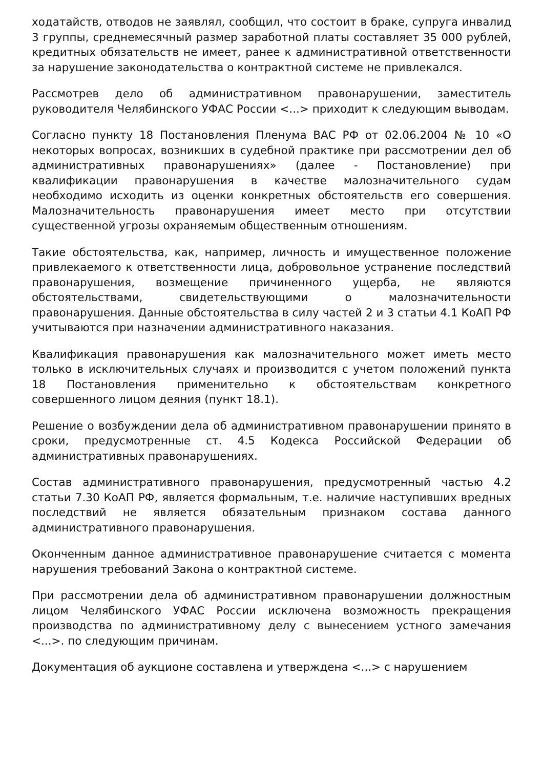ходатайств, отводов не заявлял, сообщил, что состоит в браке, супруга инвалид 3 группы, среднемесячный размер заработной платы составляет 35 000 рублей, кредитных обязательств не имеет, ранее к административной ответственности за нарушение законодательства о контрактной системе не привлекался.
Рассмотрев дело об административном правонарушении, заместитель руководителя Челябинского УФАС России <...> приходит к следующим выводам.
Согласно пункту 18 Постановления Пленума ВАС РФ от 02.06.2004 № 10 «О некоторых вопросах, возникших в судебной практике при рассмотрении дел об административных правонарушениях» (далее - Постановление) при квалификации правонарушения в качестве малозначительного судам необходимо исходить из оценки конкретных обстоятельств его совершения. Малозначительность правонарушения имеет место при отсутствии существенной угрозы охраняемым общественным отношениям.
Такие обстоятельства, как, например, личность и имущественное положение привлекаемого к ответственности лица, добровольное устранение последствий правонарушения, возмещение причиненного ущерба, не являются обстоятельствами, свидетельствующими о малозначительности правонарушения. Данные обстоятельства в силу частей 2 и 3 статьи 4.1 КоАП РФ учитываются при назначении административного наказания.
Квалификация правонарушения как малозначительного может иметь место только в исключительных случаях и производится с учетом положений пункта 18 Постановления применительно к обстоятельствам конкретного совершенного лицом деяния (пункт 18.1).
Решение о возбуждении дела об административном правонарушении принято в сроки, предусмотренные ст. 4.5 Кодекса Российской Федерации об административных правонарушениях.
Состав административного правонарушения, предусмотренный частью 4.2 статьи 7.30 КоАП РФ, является формальным, т.е. наличие наступивших вредных последствий не является обязательным признаком состава данного административного правонарушения.
Оконченным данное административное правонарушение считается с момента нарушения требований Закона о контрактной системе.
При рассмотрении дела об административном правонарушении должностным лицом Челябинского УФАС России исключена возможность прекращения производства по административному делу с вынесением устного замечания <...>. по следующим причинам.
Документация об аукционе составлена и утверждена <...> с нарушением